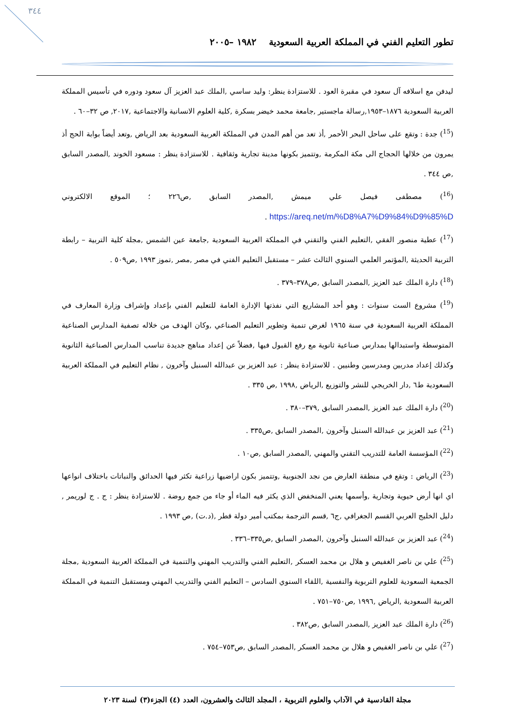٣٤٤
تطور التعليم الفني في المملكة العربية السعودية ١٩٨٢ –٢٠٠٥
ليدفن مع اسلافه آل سعود في مقبرة العود . للاستزادة ينظر: وليد ساسي ,الملك عبد العزيز آل سعود ودوره في تأسيس المملكة العربية السعودية ١٨٧٦–١٩٥٣,رسالة ماجستير ,جامعة محمد خيضر بسكرة ,كلية العلوم الانسانية والاجتماعية ,٢٠١٧, ص ٣٢–٦٠ .
(<sup>15</sup>) جدة : وتقع على ساحل البحر الأحمر ,أذ تعد من أهم المدن في المملكة العربية السعودية بعد الرياض ,وتعد أيضاً بوابة الحج أذ يمرون من خلالها الحجاج الى مكة المكرمة ,وتتميز بكونها مدينة تجارية وثقافية . للاستزادة ينظر : مسعود الخوند ,المصدر السابق ,ص ٣٤٤ .
(<sup>16</sup>) مصطفى فيصل علي ميمش ,المصدر السابق ,ص٢٢٦ ؛ الموقع الالكتروني https://areq.net/m/%D8%A7%D9%84%D9%85%D .
(<sup>17</sup>) عطية منصور الفقي ,التعليم الفني والتقني في المملكة العربية السعودية ,جامعة عين الشمس ,مجلة كلية التربية – رابطة التربية الحديثة ,المؤتمر العلمي السنوي الثالث عشر – مستقبل التعليم الفني في مصر ,مصر ,تموز ١٩٩٣ ,ص٥٠٩ .
(<sup>18</sup>) دارة الملك عبد العزيز ,المصدر السابق ,ص٣٧٨–٣٧٩ .
(<sup>19</sup>) مشروع الست سنوات : وهو أحد المشاريع التي نفذتها الإدارة العامة للتعليم الفني بإعداد وإشراف وزارة المعارف في المملكة العربية السعودية في سنة ١٩٦٥ لغرض تنمية وتطوير التعليم الصناعي ,وكان الهدف من خلاله تصفية المدارس الصناعية المتوسطة واستبدالها بمدارس صناعية ثانوية مع رفع القبول فيها ,فضلاً عن إعداد مناهج جديدة تناسب المدارس الصناعية الثانوية وكذلك إعداد مدربين ومدرسين وطنيين . للاستزادة ينظر : عبد العزيز بن عبدالله السنبل وآخرون , نظام التعليم في المملكة العربية السعودية ط٦ ,دار الخريجي للنشر والتوزيع ,الرياض ,١٩٩٨ ,ص ٣٣٥ .
(<sup>20</sup>) دارة الملك عبد العزيز ,المصدر السابق ,٣٧٩–٣٨٠ .
(<sup>21</sup>) عبد العزيز بن عبدالله السنبل وآخرون ,المصدر السابق ,ص٣٣٥ .
(<sup>22</sup>) المؤسسة العامة للتدريب التقني والمهني ,المصدر السابق ,ص١٠ .
(<sup>23</sup>) الرياض : وتقع في منطقة العارض من نجد الجنوبية ,وتتميز بكون اراضيها زراعية تكثر فيها الحدائق والنباتات باختلاف انواعها اي انها أرض حيوية وتجارية ,وأسمها يعني المنخفض الذي يكثر فيه الماء أو جاء من جمع روضة . للاستزادة ينظر : ج . ج لوريمر , دليل الخليج العربي القسم الجغرافي ,ج٦ ,قسم الترجمة بمكتب أمير دولة قطر ,(د.ت) ,ص ١٩٩٣ .
(<sup>24</sup>) عبد العزيز بن عبدالله السنبل وآخرون ,المصدر السابق ,ص٣٣٥–٣٣٦ .
(<sup>25</sup>) علي بن ناصر الغفيص و هلال بن محمد العسكر ,التعليم الفني والتدريب المهني والتنمية في المملكة العربية السعودية ,مجلة الجمعية السعودية للعلوم التربوية والنفسية ,اللقاء السنوي السادس – التعليم الفني والتدريب المهني ومستقبل التنمية في المملكة العربية السعودية ,الرياض ,١٩٩٦ ,ص٧٥٠–٧٥١ .
(<sup>26</sup>) دارة الملك عبد العزيز ,المصدر السابق ,ص٣٨٢ .
(<sup>27</sup>) علي بن ناصر الغفيص و هلال بن محمد العسكر ,المصدر السابق ,ص٧٥٣–٧٥٤ .
مجلة القادسية في الآداب والعلوم التربوية ، المجلد الثالث والعشرون، العدد (٤) الجزء(٣) لسنة ٢٠٢٣